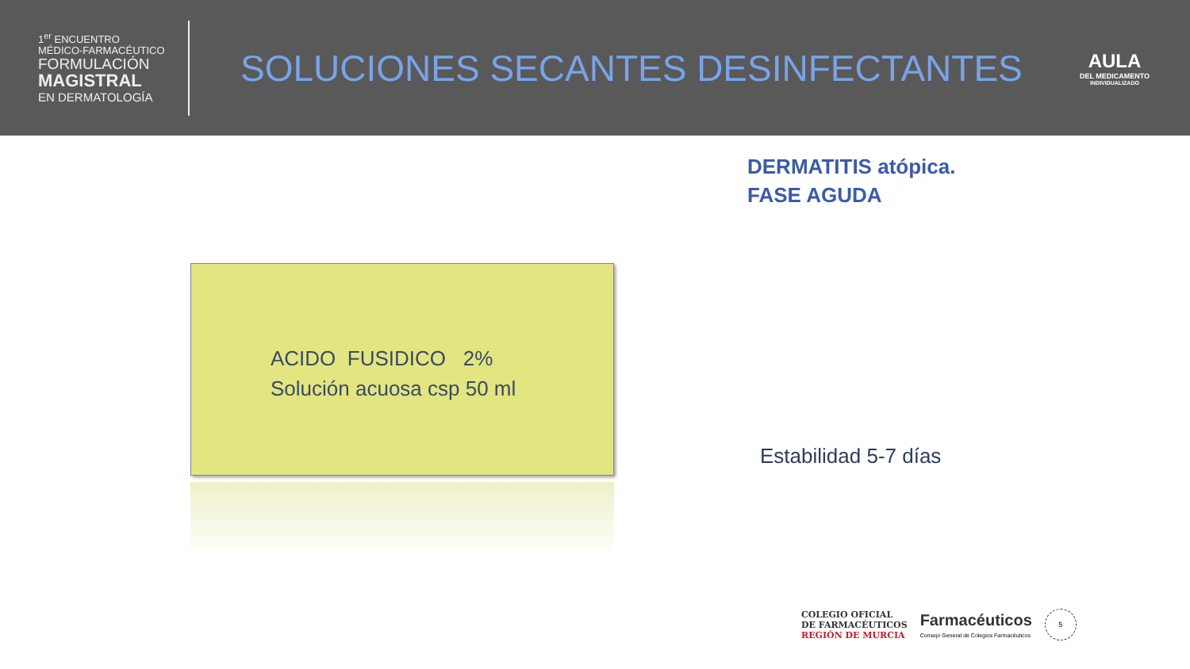1<sup>er</sup> ENCUENTRO
MÉDICO-FARMACÉUTICO
FORMULACIÓN
MAGISTRAL
EN DERMATOLOGÍA
SOLUCIONES SECANTES DESINFECTANTES
AULA
DEL MEDICAMENTO
INDIVIDUALIZADO
DERMATITIS atópica.
FASE AGUDA
ACIDO FUSIDICO 2%
Solución acuosa csp 50 ml
Estabilidad 5-7 días
COLEGIO OFICIAL
DE FARMACÉUTICOS
REGIÓN DE MURCIA
Farmacéuticos
Consejo General de Colegios Farmacéuticos
5